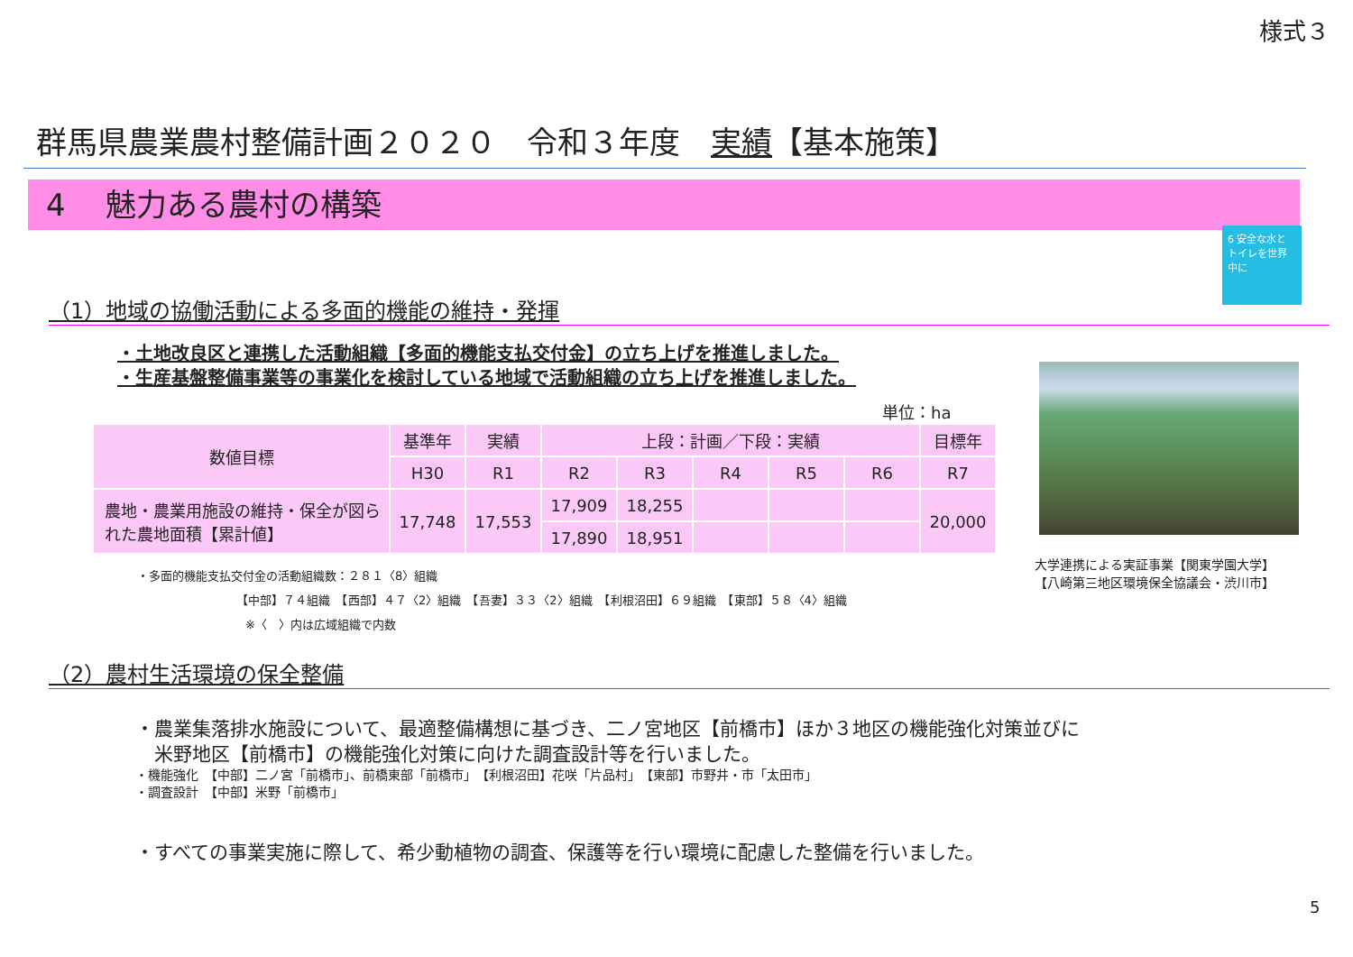様式３
群馬県農業農村整備計画２０２０　令和３年度　実績【基本施策】
4　 魅力ある農村の構築
6 安全な水とトイレを世界中に
（1）地域の協働活動による多面的機能の維持・発揮
・土地改良区と連携した活動組織【多面的機能支払交付金】の立ち上げを推進しました。
・生産基盤整備事業等の事業化を検討している地域で活動組織の立ち上げを推進しました。
単位：ha
| 数値目標 | 基準年 | 実績 | 上段：計画／下段：実績 | | | | | 目標年 |
| --- | --- | --- | --- | --- | --- | --- | --- | --- |
| | H30 | R1 | R2 | R3 | R4 | R5 | R6 | R7 |
| 農地・農業用施設の維持・保全が図られた農地面積【累計値】 | 17,748 | 17,553 | 17,909 | 18,255 | | | | 20,000 |
| | | | 17,890 | 18,951 | | | | |
・多面的機能支払交付金の活動組織数：２８１〈8〉組織
【中部】７４組織　【西部】４７〈2〉組織　【吾妻】３３〈2〉組織　【利根沼田】６９組織　【東部】５８〈4〉組織
※〈　〉内は広域組織で内数
大学連携による実証事業【関東学園大学】
【八崎第三地区環境保全協議会・渋川市】
（2）農村生活環境の保全整備
・農業集落排水施設について、最適整備構想に基づき、二ノ宮地区【前橋市】ほか３地区の機能強化対策並びに
　米野地区【前橋市】の機能強化対策に向けた調査設計等を行いました。
・機能強化　【中部】二ノ宮「前橋市」、前橋東部「前橋市」　【利根沼田】花咲「片品村」　【東部】市野井・市「太田市」
・調査設計　【中部】米野「前橋市」
・すべての事業実施に際して、希少動植物の調査、保護等を行い環境に配慮した整備を行いました。
5